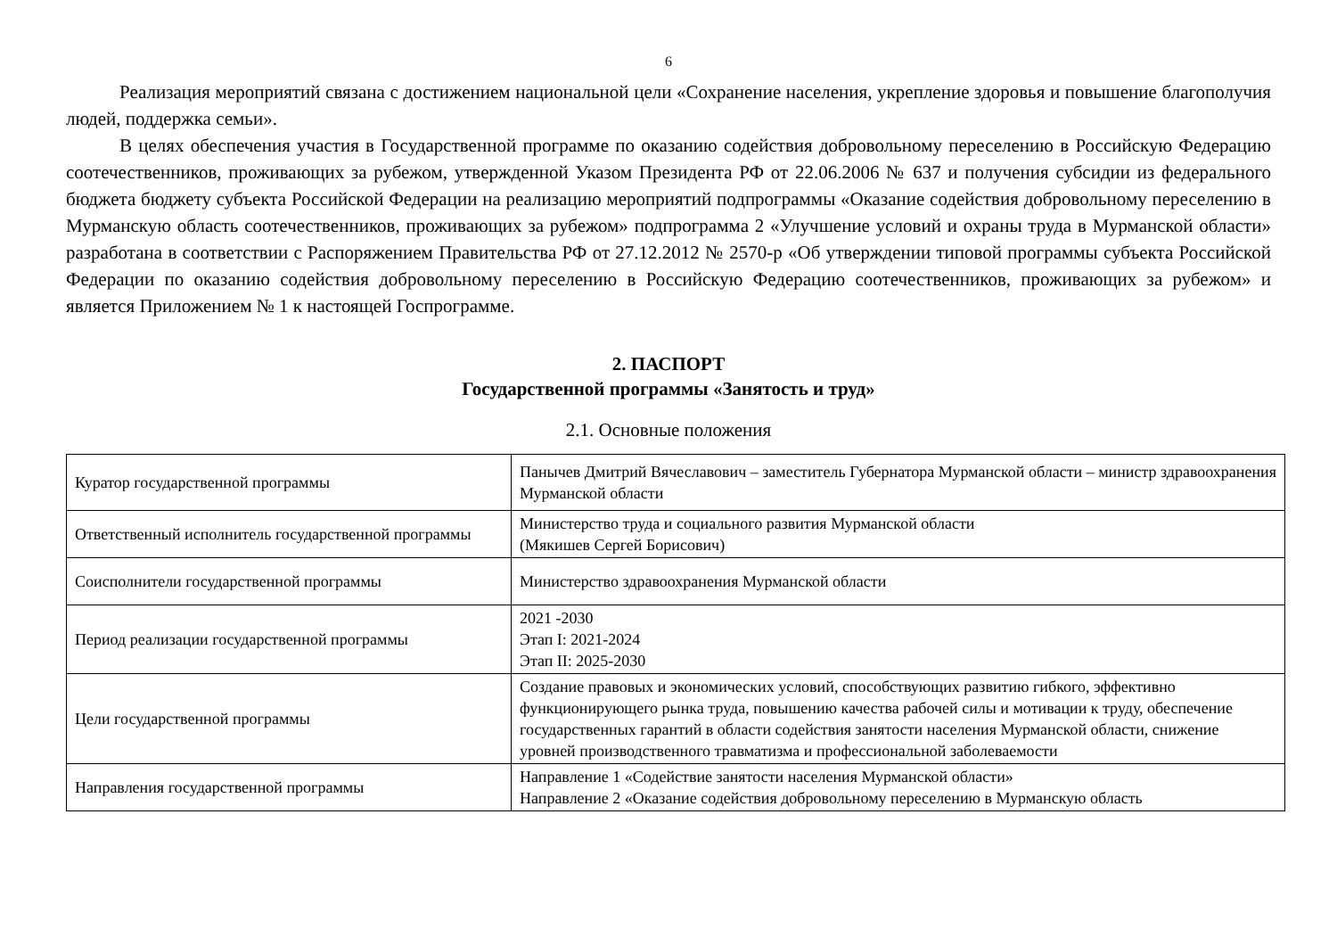6
Реализация мероприятий связана с достижением национальной цели «Сохранение населения, укрепление здоровья и повышение благополучия людей, поддержка семьи».
В целях обеспечения участия в Государственной программе по оказанию содействия добровольному переселению в Российскую Федерацию соотечественников, проживающих за рубежом, утвержденной Указом Президента РФ от 22.06.2006 № 637 и получения субсидии из федерального бюджета бюджету субъекта Российской Федерации на реализацию мероприятий подпрограммы «Оказание содействия добровольному переселению в Мурманскую область соотечественников, проживающих за рубежом» подпрограмма 2 «Улучшение условий и охраны труда в Мурманской области» разработана в соответствии с Распоряжением Правительства РФ от 27.12.2012 № 2570-р «Об утверждении типовой программы субъекта Российской Федерации по оказанию содействия добровольному переселению в Российскую Федерацию соотечественников, проживающих за рубежом» и является Приложением № 1 к настоящей Госпрограмме.
2. ПАСПОРТ
Государственной программы «Занятость и труд»
2.1. Основные положения
| Куратор государственной программы | Панычев Дмитрий Вячеславович – заместитель Губернатора Мурманской области – министр здравоохранения Мурманской области |
| Ответственный исполнитель государственной программы | Министерство труда и социального развития Мурманской области (Мякишев Сергей Борисович) |
| Соисполнители государственной программы | Министерство здравоохранения Мурманской области |
| Период реализации государственной программы | 2021 -2030 Этап I: 2021-2024 Этап II: 2025-2030 |
| Цели государственной программы | Создание правовых и экономических условий, способствующих развитию гибкого, эффективно функционирующего рынка труда, повышению качества рабочей силы и мотивации к труду, обеспечение государственных гарантий в области содействия занятости населения Мурманской области, снижение уровней производственного травматизма и профессиональной заболеваемости |
| Направления государственной программы | Направление 1 «Содействие занятости населения Мурманской области» Направление 2 «Оказание содействия добровольному переселению в Мурманскую область |